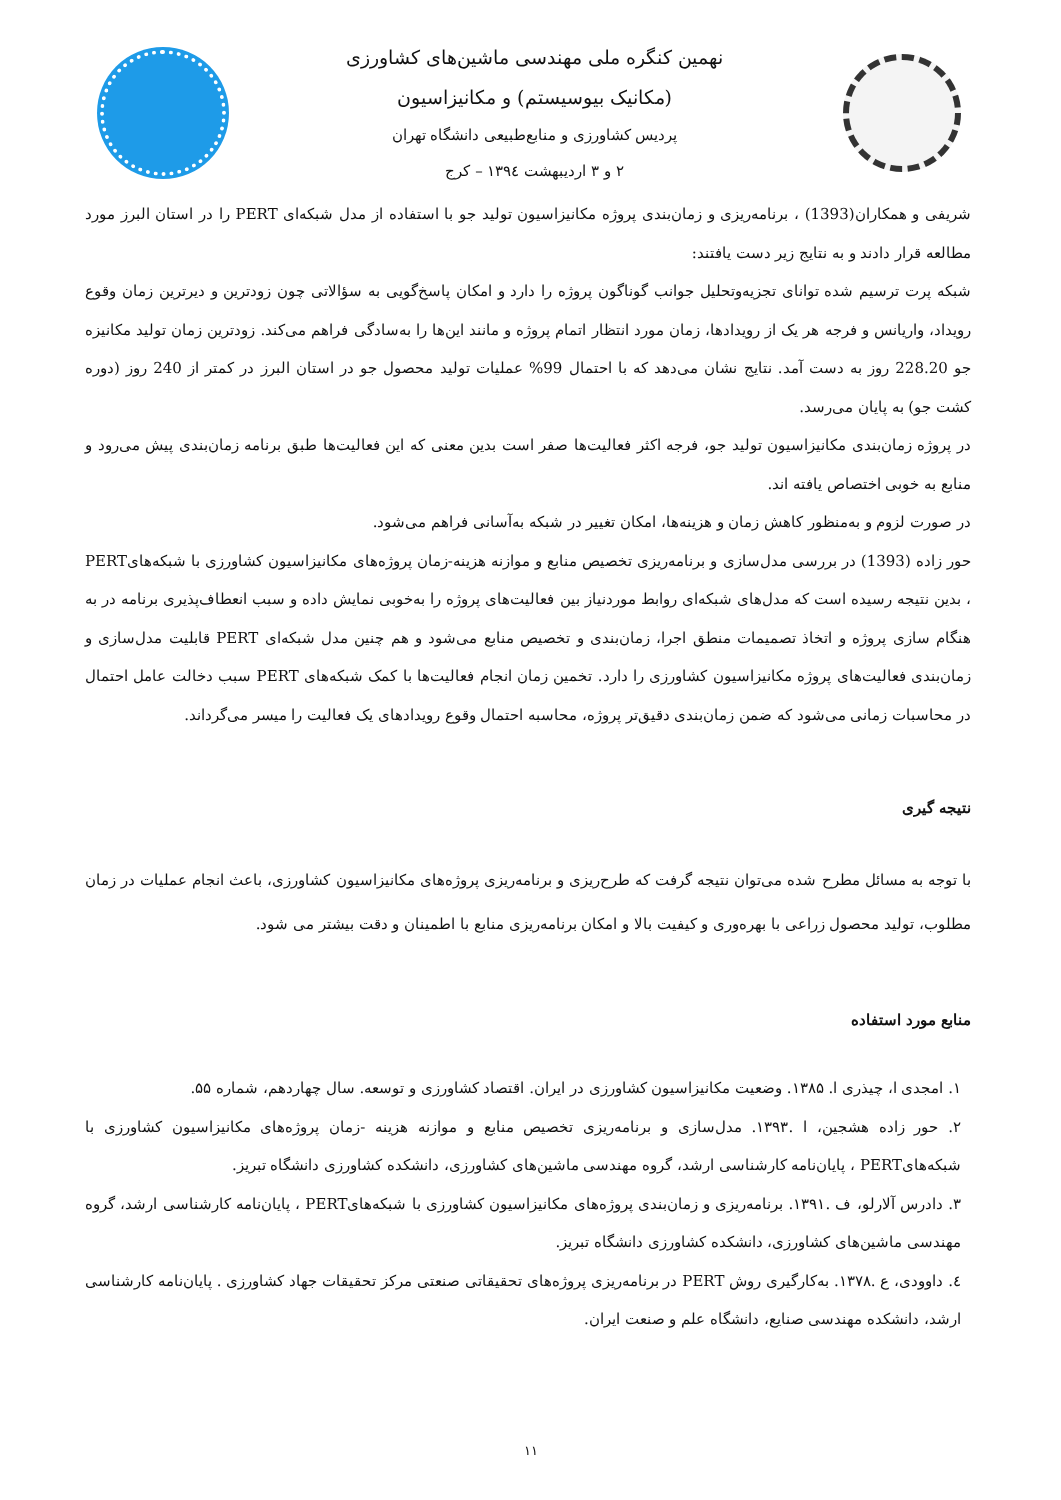نهمین کنگره ملی مهندسی ماشین‌های کشاورزی
(مکانیک بیوسیستم) و مکانیزاسیون
پردیس کشاورزی و منابع‌طبیعی دانشگاه تهران
۲ و ۳ اردیبهشت ۱۳۹٤ – کرج
شریفی و همکاران(1393) ، برنامه‌ریزی و زمان‌بندی پروژه مکانیزاسیون تولید جو با استفاده از مدل شبکه‌ای PERT را در استان البرز مورد مطالعه قرار دادند و به نتایج زیر دست یافتند:
شبکه پرت ترسیم شده توانای تجزیه‌وتحلیل جوانب گوناگون پروژه را دارد و امکان پاسخ‌گویی به سؤالاتی چون زودترین و دیرترین زمان وقوع رویداد، واریانس و فرجه هر یک از رویدادها، زمان مورد انتظار اتمام پروژه و مانند این‌ها را به‌سادگی فراهم می‌کند. زودترین زمان تولید مکانیزه جو 228.20 روز به دست آمد. نتایج نشان می‌دهد که با احتمال 99% عملیات تولید محصول جو در استان البرز در کمتر از 240 روز (دوره کشت جو) به پایان می‌رسد.
در پروژه زمان‌بندی مکانیزاسیون تولید جو، فرجه اکثر فعالیت‌ها صفر است بدین معنی که این فعالیت‌ها طبق برنامه زمان‌بندی پیش می‌رود و منابع به خوبی اختصاص یافته اند.
در صورت لزوم و به‌منظور کاهش زمان و هزینه‌ها، امکان تغییر در شبکه به‌آسانی فراهم می‌شود.
حور زاده (1393) در بررسی مدل‌سازی و برنامه‌ریزی تخصیص منابع و موازنه هزینه-زمان پروژه‌های مکانیزاسیون کشاورزی با شبکه‌هایPERT ، بدین نتیجه رسیده است که مدل‌های شبکه‌ای روابط موردنیاز بین فعالیت‌های پروژه را به‌خوبی نمایش داده و سبب انعطاف‌پذیری برنامه در به هنگام سازی پروژه و اتخاذ تصمیمات منطق اجرا، زمان‌بندی و تخصیص منابع می‌شود و هم چنین مدل شبکه‌ای PERT قابلیت مدل‌سازی و زمان‌بندی فعالیت‌های پروژه مکانیزاسیون کشاورزی را دارد. تخمین زمان انجام فعالیت‌ها با کمک شبکه‌های PERT سبب دخالت عامل احتمال در محاسبات زمانی می‌شود که ضمن زمان‌بندی دقیق‌تر پروژه، محاسبه احتمال وقوع رویدادهای یک فعالیت را میسر می‌گرداند.
نتیجه گیری
با توجه به مسائل مطرح شده می‌توان نتیجه گرفت که طرح‌ریزی و برنامه‌ریزی پروژه‌های مکانیزاسیون کشاورزی، باعث انجام عملیات در زمان مطلوب، تولید محصول زراعی با بهره‌وری و کیفیت بالا و امکان برنامه‌ریزی منابع با اطمینان و دقت بیشتر می شود.
منابع مورد استفاده
۱. امجدی ا، چیذری ا. ۱۳۸۵. وضعیت مکانیزاسیون کشاورزی در ایران. اقتصاد کشاورزی و توسعه. سال چهاردهم، شماره ۵۵.
۲. حور زاده هشجین، ا .۱۳۹۳. مدل‌سازی و برنامه‌ریزی تخصیص منابع و موازنه هزینه -زمان پروژه‌های مکانیزاسیون کشاورزی با شبکه‌هایPERT ، پایان‌نامه کارشناسی ارشد، گروه مهندسی ماشین‌های کشاورزی، دانشکده کشاورزی دانشگاه تبریز.
۳. دادرس آلارلو، ف .۱۳۹۱. برنامه‌ریزی و زمان‌بندی پروژه‌های مکانیزاسیون کشاورزی با شبکه‌هایPERT ، پایان‌نامه کارشناسی ارشد، گروه مهندسی ماشین‌های کشاورزی، دانشکده کشاورزی دانشگاه تبریز.
٤. داوودی، ع .۱۳۷۸. به‌کارگیری روش PERT در برنامه‌ریزی پروژه‌های تحقیقاتی صنعتی مرکز تحقیقات جهاد کشاورزی . پایان‌نامه کارشناسی ارشد، دانشکده مهندسی صنایع، دانشگاه علم و صنعت ایران.
۱۱